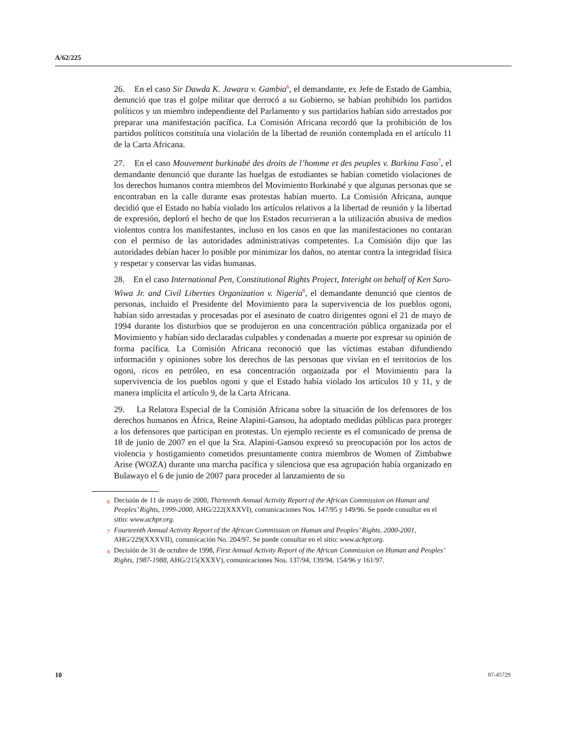A/62/225
26. En el caso Sir Dawda K. Jawara v. Gambia<sup>6</sup>, el demandante, ex Jefe de Estado de Gambia, denunció que tras el golpe militar que derrocó a su Gobierno, se habían prohibido los partidos políticos y un miembro independiente del Parlamento y sus partidarios habían sido arrestados por preparar una manifestación pacífica. La Comisión Africana recordó que la prohibición de los partidos políticos constituía una violación de la libertad de reunión contemplada en el artículo 11 de la Carta Africana.
27. En el caso Mouvement burkinabé des droits de l’homme et des peuples v. Burkina Faso<sup>7</sup>, el demandante denunció que durante las huelgas de estudiantes se habían cometido violaciones de los derechos humanos contra miembros del Movimiento Burkinabé y que algunas personas que se encontraban en la calle durante esas protestas habían muerto. La Comisión Africana, aunque decidió que el Estado no había violado los artículos relativos a la libertad de reunión y la libertad de expresión, deploró el hecho de que los Estados recurrieran a la utilización abusiva de medios violentos contra los manifestantes, incluso en los casos en que las manifestaciones no contaran con el permiso de las autoridades administrativas competentes. La Comisión dijo que las autoridades debían hacer lo posible por minimizar los daños, no atentar contra la integridad física y respetar y conservar las vidas humanas.
28. En el caso International Pen, Constitutional Rights Project, Interight on behalf of Ken Saro-Wiwa Jr. and Civil Liberties Organization v. Nigeria<sup>8</sup>, el demandante denunció que cientos de personas, incluido el Presidente del Movimiento para la supervivencia de los pueblos ogoni, habían sido arrestadas y procesadas por el asesinato de cuatro dirigentes ogoni el 21 de mayo de 1994 durante los disturbios que se produjeron en una concentración pública organizada por el Movimiento y habían sido declaradas culpables y condenadas a muerte por expresar su opinión de forma pacífica. La Comisión Africana reconoció que las víctimas estaban difundiendo información y opiniones sobre los derechos de las personas que vivían en el territorios de los ogoni, ricos en petróleo, en esa concentración organizada por el Movimiento para la supervivencia de los pueblos ogoni y que el Estado había violado los artículos 10 y 11, y de manera implícita el artículo 9, de la Carta Africana.
29. La Relatora Especial de la Comisión Africana sobre la situación de los defensores de los derechos humanos en África, Reine Alapini-Gansou, ha adoptado medidas públicas para proteger a los defensores que participan en protestas. Un ejemplo reciente es el comunicado de prensa de 18 de junio de 2007 en el que la Sra. Alapini-Gansou expresó su preocupación por los actos de violencia y hostigamiento cometidos presuntamente contra miembros de Women of Zimbabwe Arise (WOZA) durante una marcha pacífica y silenciosa que esa agrupación había organizado en Bulawayo el 6 de junio de 2007 para proceder al lanzamiento de su
<sup>6</sup> Decisión de 11 de mayo de 2000, Thirteenth Annual Activity Report of the African Commission on Human and Peoples’ Rights, 1999-2000, AHG/222(XXXVI), comunicaciones Nos. 147/95 y 149/96. Se puede consultar en el sitio: www.achpr.org.
<sup>7</sup> Fourteenth Annual Activity Report of the African Commission on Human and Peoples’ Rights, 2000-2001, AHG/229(XXXVII), comunicación No. 204/97. Se puede consultar en el sitio: www.achpr.org.
<sup>8</sup> Decisión de 31 de octubre de 1998, First Annual Activity Report of the African Commission on Human and Peoples’ Rights, 1987-1988, AHG/215(XXXV), comunicaciones Nos. 137/94, 139/94, 154/96 y 161/97.
10 07-45729